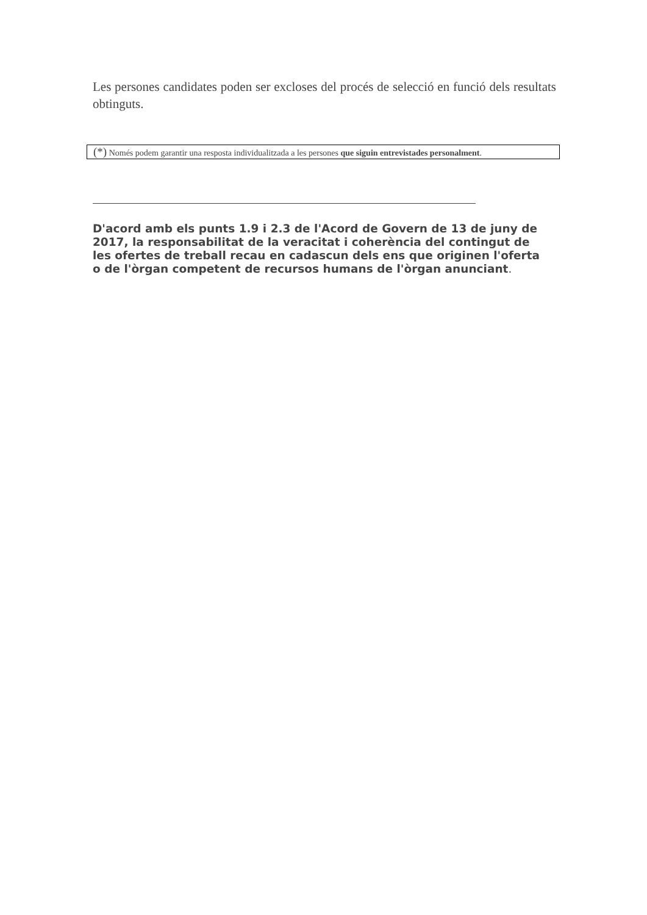Les persones candidates poden ser excloses del procés de selecció en funció dels resultats obtinguts.
(*) Només podem garantir una resposta individualitzada a les persones que siguin entrevistades personalment.
D'acord amb els punts 1.9 i 2.3 de l'Acord de Govern de 13 de juny de 2017, la responsabilitat de la veracitat i coherència del contingut de les ofertes de treball recau en cadascun dels ens que originen l'oferta o de l'òrgan competent de recursos humans de l'òrgan anunciant.